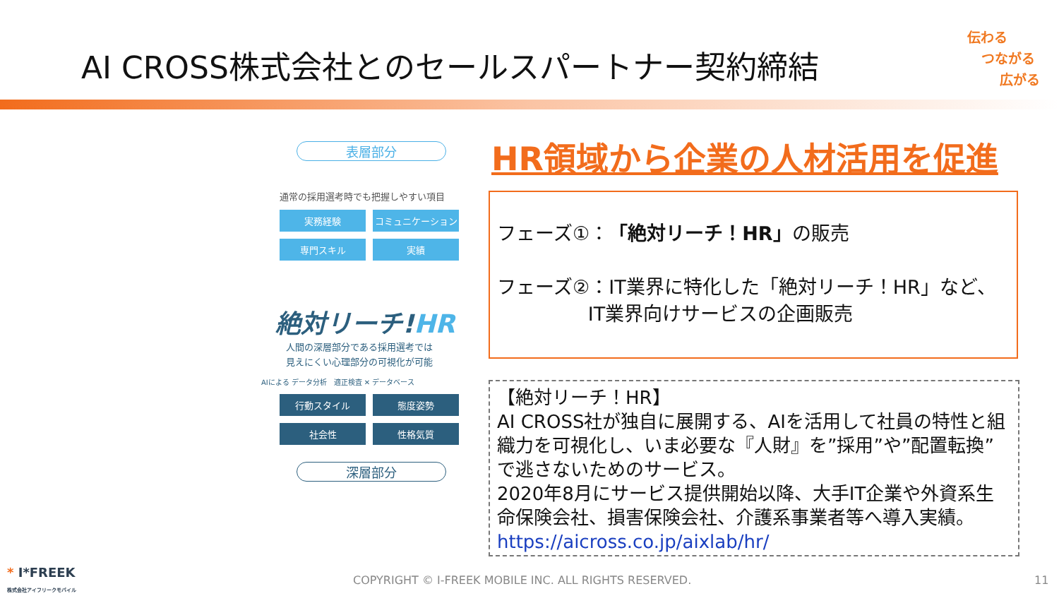AI CROSS株式会社とのセールスパートナー契約締結
伝わる
つながる
広がる
表層部分
通常の採用選考時でも把握しやすい項目
実務経験
コミュニケーション
専門スキル
実績
絶対リーチ!HR
人間の深層部分である採用選考では
見えにくい心理部分の可視化が可能
AIによる データ分析 適正検査 ✕ データベース
行動スタイル
態度姿勢
社会性
性格気質
深層部分
HR領域から企業の人材活用を促進
フェーズ①：「絶対リーチ！HR」の販売
フェーズ②：IT業界に特化した「絶対リーチ！HR」など、
IT業界向けサービスの企画販売
【絶対リーチ！HR】
AI CROSS社が独自に展開する、AIを活用して社員の特性と組織力を可視化し、いま必要な『人財』を”採用”や”配置転換”で逃さないためのサービス。
2020年8月にサービス提供開始以降、大手IT企業や外資系生命保険会社、損害保険会社、介護系事業者等へ導入実績。
https://aicross.co.jp/aixlab/hr/
* I*FREEK
株式会社アイフリークモバイル
COPYRIGHT © I-FREEK MOBILE INC. ALL RIGHTS RESERVED.
11